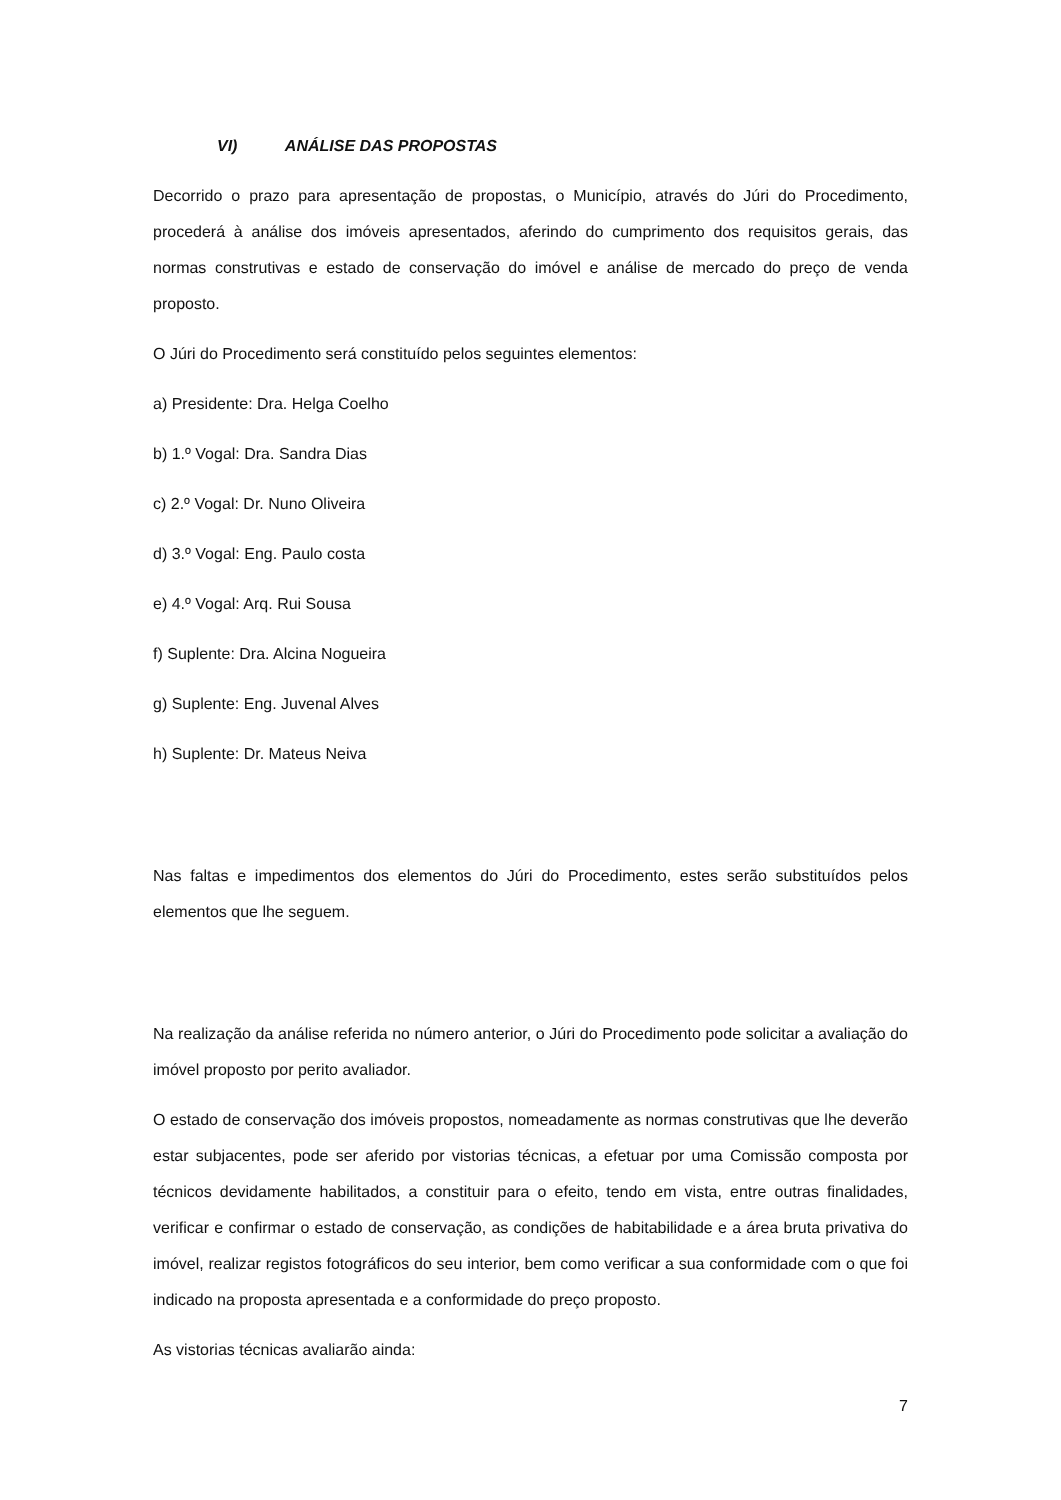VI) ANÁLISE DAS PROPOSTAS
Decorrido o prazo para apresentação de propostas, o Município, através do Júri do Procedimento, procederá à análise dos imóveis apresentados, aferindo do cumprimento dos requisitos gerais, das normas construtivas e estado de conservação do imóvel e análise de mercado do preço de venda proposto.
O Júri do Procedimento será constituído pelos seguintes elementos:
a) Presidente: Dra. Helga Coelho
b) 1.º Vogal: Dra. Sandra Dias
c) 2.º Vogal: Dr. Nuno Oliveira
d) 3.º Vogal: Eng. Paulo costa
e) 4.º Vogal: Arq. Rui Sousa
f) Suplente: Dra. Alcina Nogueira
g) Suplente: Eng. Juvenal Alves
h) Suplente: Dr. Mateus Neiva
Nas faltas e impedimentos dos elementos do Júri do Procedimento, estes serão substituídos pelos elementos que lhe seguem.
Na realização da análise referida no número anterior, o Júri do Procedimento pode solicitar a avaliação do imóvel proposto por perito avaliador.
O estado de conservação dos imóveis propostos, nomeadamente as normas construtivas que lhe deverão estar subjacentes, pode ser aferido por vistorias técnicas, a efetuar por uma Comissão composta por técnicos devidamente habilitados, a constituir para o efeito, tendo em vista, entre outras finalidades, verificar e confirmar o estado de conservação, as condições de habitabilidade e a área bruta privativa do imóvel, realizar registos fotográficos do seu interior, bem como verificar a sua conformidade com o que foi indicado na proposta apresentada e a conformidade do preço proposto.
As vistorias técnicas avaliarão ainda:
7